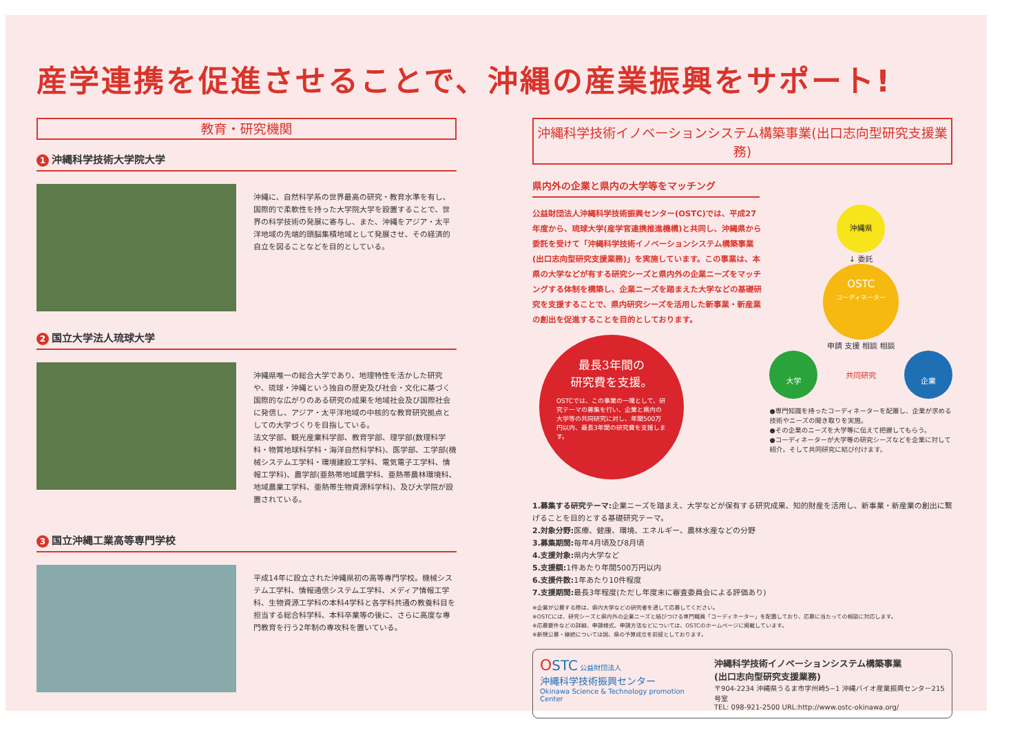産学連携を促進させることで、沖縄の産業振興をサポート!
教育・研究機関
1 沖縄科学技術大学院大学
沖縄に、自然科学系の世界最高の研究・教育水準を有し、国際的で柔軟性を持った大学院大学を設置することで、世界の科学技術の発展に寄与し、また、沖縄をアジア・太平洋地域の先端的頭脳集積地域として発展させ、その経済的自立を図ることなどを目的としている。
2 国立大学法人琉球大学
沖縄県唯一の総合大学であり、地理特性を活かした研究や、琉球・沖縄という独自の歴史及び社会・文化に基づく国際的な広がりのある研究の成果を地域社会及び国際社会に発信し、アジア・太平洋地域の中核的な教育研究拠点としての大学づくりを目指している。
法文学部、観光産業科学部、教育学部、理学部(数理科学科・物質地球科学科・海洋自然科学科)、医学部、工学部(機械システム工学科・環境建設工学科、電気電子工学科、情報工学科)、農学部(亜熱帯地域農学科、亜熱帯農林環境科、地域農業工学科、亜熱帯生物資源科学科)、及び大学院が設置されている。
3 国立沖縄工業高等専門学校
平成14年に設立された沖縄県初の高等専門学校。機械システム工学科、情報通信システム工学科、メディア情報工学科、生物資源工学科の本科4学科と各学科共通の教養科目を担当する総合科学科、本科卒業等の後に、さらに高度な専門教育を行う2年制の専攻科を置いている。
沖縄科学技術イノベーションシステム構築事業(出口志向型研究支援業務)
県内外の企業と県内の大学等をマッチング
公益財団法人沖縄科学技術振興センター(OSTC)では、平成27年度から、琉球大学(産学官連携推進機構)と共同し、沖縄県から委託を受けて「沖縄科学技術イノベーションシステム構築事業(出口志向型研究支援業務)」を実施しています。この事業は、本県の大学などが有する研究シーズと県内外の企業ニーズをマッチングする体制を構築し、企業ニーズを踏まえた大学などの基礎研究を支援することで、県内研究シーズを活用した新事業・新産業の創出を促進することを目的としております。
最長3年間の
研究費を支援。
OSTCでは、この事業の一環として、研究テーマの募集を行い、企業と県内の大学等の共同研究に対し、年間500万円以内、最長3年間の研究費を支援します。
沖縄県
↓ 委託
OSTC
コーディネーター
申請 支援 相談 相談
大学
共同研究
企業
●専門知識を持ったコーディネーターを配置し、企業が求める技術やニーズの聞き取りを実施。
●その企業のニーズを大学等に伝えて把握してもらう。
●コーディネーターが大学等の研究シーズなどを企業に対して紹介。そして共同研究に結び付けます。
1.募集する研究テーマ: 企業ニーズを踏まえ、大学などが保有する研究成果、知的財産を活用し、新事業・新産業の創出に繋げることを目的とする基礎研究テーマ。
2.対象分野: 医療、健康、環境、エネルギー、農林水産などの分野
3.募集期間: 毎年4月頃及び8月頃
4.支援対象: 県内大学など
5.支援額: 1件あたり年間500万円以内
6.支援件数: 1年あたり10件程度
7.支援期間: 最長3年程度(ただし年度末に審査委員会による評価あり)
※企業が公募する際は、県内大学などの研究者を通して応募してください。
※OSTCには、研究シーズと県内外の企業ニーズと結びつける専門職員「コーディネーター」を配置しており、応募に当たっての相談に対応します。
※応募要件などの詳細、申請様式、申請方法などについては、OSTCのホームページに掲載しています。
※新規公募・継続については国、県の予算成立を前提としております。
OSTC 公益財団法人
沖縄科学技術振興センター
Okinawa Science & Technology promotion Center
沖縄科学技術イノベーションシステム構築事業
(出口志向型研究支援業務)
〒904-2234 沖縄県うるま市字州崎5−1 沖縄バイオ産業振興センター215号室
TEL: 098-921-2500 URL:http://www.ostc-okinawa.org/